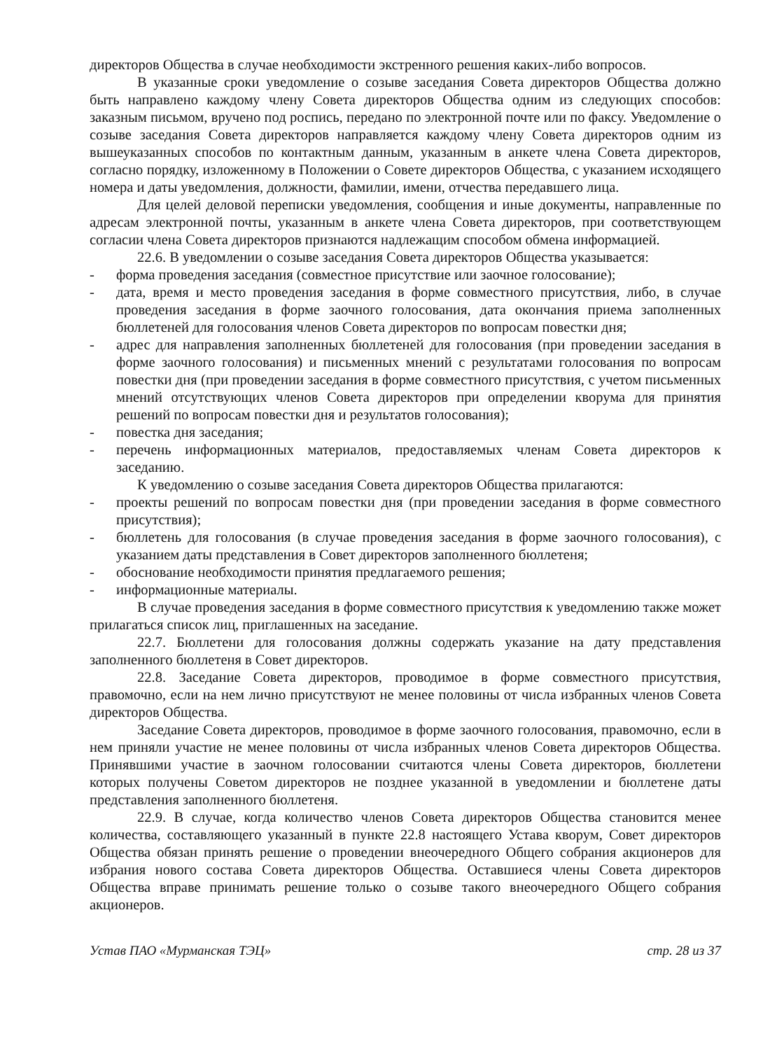директоров Общества в случае необходимости экстренного решения каких-либо вопросов.
В указанные сроки уведомление о созыве заседания Совета директоров Общества должно быть направлено каждому члену Совета директоров Общества одним из следующих способов: заказным письмом, вручено под роспись, передано по электронной почте или по факсу. Уведомление о созыве заседания Совета директоров направляется каждому члену Совета директоров одним из вышеуказанных способов по контактным данным, указанным в анкете члена Совета директоров, согласно порядку, изложенному в Положении о Совете директоров Общества, с указанием исходящего номера и даты уведомления, должности, фамилии, имени, отчества передавшего лица.
Для целей деловой переписки уведомления, сообщения и иные документы, направленные по адресам электронной почты, указанным в анкете члена Совета директоров, при соответствующем согласии члена Совета директоров признаются надлежащим способом обмена информацией.
22.6. В уведомлении о созыве заседания Совета директоров Общества указывается:
- форма проведения заседания (совместное присутствие или заочное голосование);
- дата, время и место проведения заседания в форме совместного присутствия, либо, в случае проведения заседания в форме заочного голосования, дата окончания приема заполненных бюллетеней для голосования членов Совета директоров по вопросам повестки дня;
- адрес для направления заполненных бюллетеней для голосования (при проведении заседания в форме заочного голосования) и письменных мнений с результатами голосования по вопросам повестки дня (при проведении заседания в форме совместного присутствия, с учетом письменных мнений отсутствующих членов Совета директоров при определении кворума для принятия решений по вопросам повестки дня и результатов голосования);
- повестка дня заседания;
- перечень информационных материалов, предоставляемых членам Совета директоров к заседанию.
К уведомлению о созыве заседания Совета директоров Общества прилагаются:
- проекты решений по вопросам повестки дня (при проведении заседания в форме совместного присутствия);
- бюллетень для голосования (в случае проведения заседания в форме заочного голосования), с указанием даты представления в Совет директоров заполненного бюллетеня;
- обоснование необходимости принятия предлагаемого решения;
- информационные материалы.
В случае проведения заседания в форме совместного присутствия к уведомлению также может прилагаться список лиц, приглашенных на заседание.
22.7. Бюллетени для голосования должны содержать указание на дату представления заполненного бюллетеня в Совет директоров.
22.8. Заседание Совета директоров, проводимое в форме совместного присутствия, правомочно, если на нем лично присутствуют не менее половины от числа избранных членов Совета директоров Общества.
Заседание Совета директоров, проводимое в форме заочного голосования, правомочно, если в нем приняли участие не менее половины от числа избранных членов Совета директоров Общества. Принявшими участие в заочном голосовании считаются члены Совета директоров, бюллетени которых получены Советом директоров не позднее указанной в уведомлении и бюллетене даты представления заполненного бюллетеня.
22.9. В случае, когда количество членов Совета директоров Общества становится менее количества, составляющего указанный в пункте 22.8 настоящего Устава кворум, Совет директоров Общества обязан принять решение о проведении внеочередного Общего собрания акционеров для избрания нового состава Совета директоров Общества. Оставшиеся члены Совета директоров Общества вправе принимать решение только о созыве такого внеочередного Общего собрания акционеров.
Устав ПАО «Мурманская ТЭЦ» стр. 28 из 37